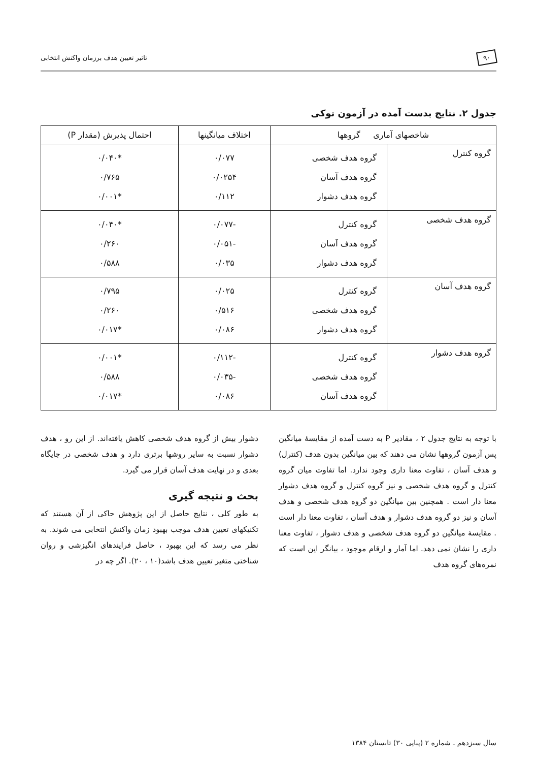۹۰ تاثیر تعیین هدف برزمان واکنش انتخابی
جدول ۲. نتایج بدست آمده در آزمون توکی
| شاخصهای آماری گروهها | | اختلاف میانگینها | احتمال پذیرش (مقدار P) |
| --- | --- | --- | --- |
| گروه کنترل | گروه هدف شخصی گروه هدف آسان گروه هدف دشوار | ۰/۰۷۷ ۰/۰۲۵۴ ۰/۱۱۲ | *۰/۰۴۰ ۰/۷۶۵ *۰/۰۰۱ |
| گروه هدف شخصی | گروه کنترل گروه هدف آسان گروه هدف دشوار | -۰/۰۷۷ -۰/۰۵۱ ۰/۰۳۵ | *۰/۰۴۰ ۰/۲۶۰ ۰/۵۸۸ |
| گروه هدف آسان | گروه کنترل گروه هدف شخصی گروه هدف دشوار | ۰/۰۲۵ ۰/۵۱۶ ۰/۰۸۶ | ۰/۷۹۵ ۰/۲۶۰ *۰/۰۱۷ |
| گروه هدف دشوار | گروه کنترل گروه هدف شخصی گروه هدف آسان | -۰/۱۱۲ -۰/۰۳۵ ۰/۰۸۶ | *۰/۰۰۱ ۰/۵۸۸ *۰/۰۱۷ |
با توجه به نتایج جدول ۲ ، مقادیر P به دست آمده از مقایسهٔ میانگین پس آزمون گروهها نشان می دهند که بین میانگین بدون هدف (کنترل) و هدف آسان ، تفاوت معنا داری وجود ندارد. اما تفاوت میان گروه کنترل و گروه هدف شخصی و نیز گروه کنترل و گروه هدف دشوار معنا دار است . همچنین بین میانگین دو گروه هدف شخصی و هدف آسان و نیز دو گروه هدف دشوار و هدف آسان ، تفاوت معنا دار است . مقایسهٔ میانگین دو گروه هدف شخصی و هدف دشوار ، تفاوت معنا داری را نشان نمی دهد. اما آمار و ارقام موجود ، بیانگر این است که نمره‌های گروه هدف
دشوار بیش از گروه هدف شخصی کاهش یافته‌اند. از این رو ، هدف دشوار نسبت به سایر روشها برتری دارد و هدف شخصی در جایگاه بعدی و در نهایت هدف آسان قرار می گیرد.
بحث و نتیجه گیری
به طور کلی ، نتایج حاصل از این پژوهش حاکی از آن هستند که تکنیکهای تعیین هدف موجب بهبود زمان واکنش انتخابی می شوند. به نظر می رسد که این بهبود ، حاصل فرایندهای انگیزشی و روان شناختی متغیر تعیین هدف باشد(۱۰ ، ۲۰). اگر چه در
سال سیزدهم ـ شماره ۲ (پیاپی ۳۰) تابستان ۱۳۸۴